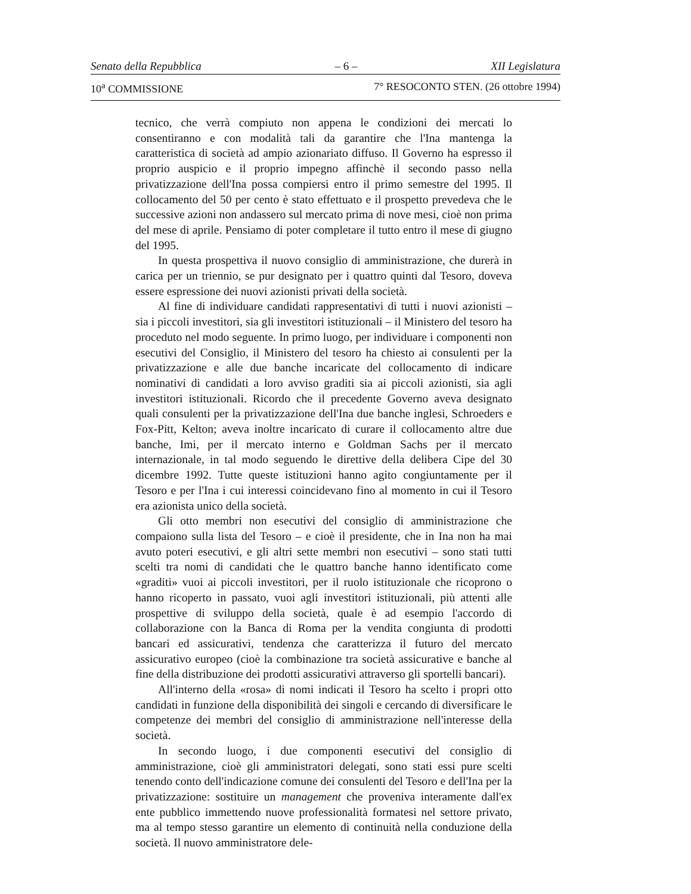Senato della Repubblica – 6 – XII Legislatura
10<sup>a</sup> COMMISSIONE 7° RESOCONTO STEN. (26 ottobre 1994)
tecnico, che verrà compiuto non appena le condizioni dei mercati lo consentiranno e con modalità tali da garantire che l'Ina mantenga la caratteristica di società ad ampio azionariato diffuso. Il Governo ha espresso il proprio auspicio e il proprio impegno affinchè il secondo passo nella privatizzazione dell'Ina possa compiersi entro il primo semestre del 1995. Il collocamento del 50 per cento è stato effettuato e il prospetto prevedeva che le successive azioni non andassero sul mercato prima di nove mesi, cioè non prima del mese di aprile. Pensiamo di poter completare il tutto entro il mese di giugno del 1995.
In questa prospettiva il nuovo consiglio di amministrazione, che durerà in carica per un triennio, se pur designato per i quattro quinti dal Tesoro, doveva essere espressione dei nuovi azionisti privati della società.
Al fine di individuare candidati rappresentativi di tutti i nuovi azionisti – sia i piccoli investitori, sia gli investitori istituzionali – il Ministero del tesoro ha proceduto nel modo seguente. In primo luogo, per individuare i componenti non esecutivi del Consiglio, il Ministero del tesoro ha chiesto ai consulenti per la privatizzazione e alle due banche incaricate del collocamento di indicare nominativi di candidati a loro avviso graditi sia ai piccoli azionisti, sia agli investitori istituzionali. Ricordo che il precedente Governo aveva designato quali consulenti per la privatizzazione dell'Ina due banche inglesi, Schroeders e Fox-Pitt, Kelton; aveva inoltre incaricato di curare il collocamento altre due banche, Imi, per il mercato interno e Goldman Sachs per il mercato internazionale, in tal modo seguendo le direttive della delibera Cipe del 30 dicembre 1992. Tutte queste istituzioni hanno agito congiuntamente per il Tesoro e per l'Ina i cui interessi coincidevano fino al momento in cui il Tesoro era azionista unico della società.
Gli otto membri non esecutivi del consiglio di amministrazione che compaiono sulla lista del Tesoro – e cioè il presidente, che in Ina non ha mai avuto poteri esecutivi, e gli altri sette membri non esecutivi – sono stati tutti scelti tra nomi di candidati che le quattro banche hanno identificato come «graditi» vuoi ai piccoli investitori, per il ruolo istituzionale che ricoprono o hanno ricoperto in passato, vuoi agli investitori istituzionali, più attenti alle prospettive di sviluppo della società, quale è ad esempio l'accordo di collaborazione con la Banca di Roma per la vendita congiunta di prodotti bancari ed assicurativi, tendenza che caratterizza il futuro del mercato assicurativo europeo (cioè la combinazione tra società assicurative e banche al fine della distribuzione dei prodotti assicurativi attraverso gli sportelli bancari).
All'interno della «rosa» di nomi indicati il Tesoro ha scelto i propri otto candidati in funzione della disponibilità dei singoli e cercando di diversificare le competenze dei membri del consiglio di amministrazione nell'interesse della società.
In secondo luogo, i due componenti esecutivi del consiglio di amministrazione, cioè gli amministratori delegati, sono stati essi pure scelti tenendo conto dell'indicazione comune dei consulenti del Tesoro e dell'Ina per la privatizzazione: sostituire un management che proveniva interamente dall'ex ente pubblico immettendo nuove professionalità formatesi nel settore privato, ma al tempo stesso garantire un elemento di continuità nella conduzione della società. Il nuovo amministratore dele-